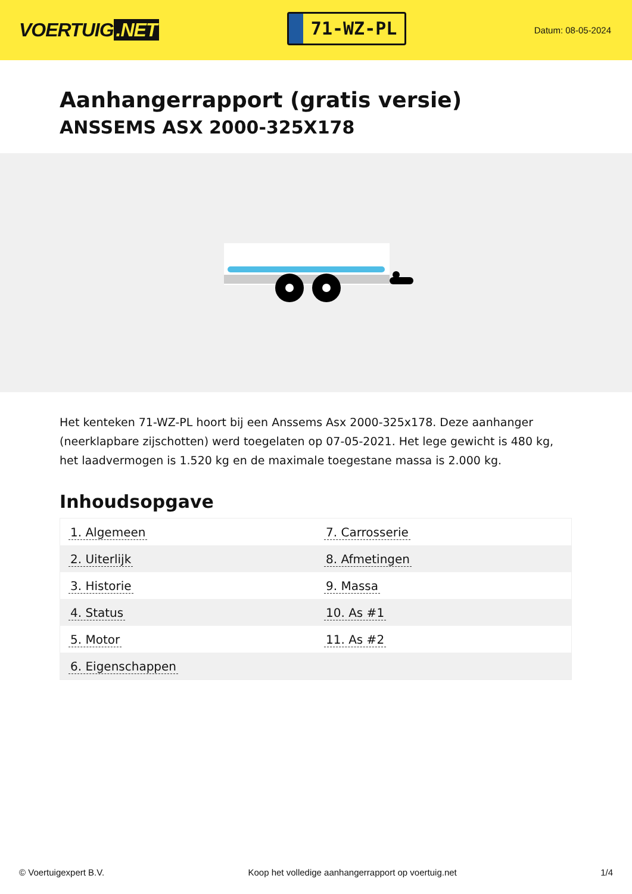VOERTUIG.NET
71-WZ-PL
Datum: 08-05-2024
Aanhangerrapport (gratis versie)
ANSSEMS ASX 2000-325X178
Het kenteken 71-WZ-PL hoort bij een Anssems Asx 2000-325x178. Deze aanhanger (neerklapbare zijschotten) werd toegelaten op 07-05-2021. Het lege gewicht is 480 kg, het laadvermogen is 1.520 kg en de maximale toegestane massa is 2.000 kg.
Inhoudsopgave
| 1. Algemeen | 7. Carrosserie |
| 2. Uiterlijk | 8. Afmetingen |
| 3. Historie | 9. Massa |
| 4. Status | 10. As #1 |
| 5. Motor | 11. As #2 |
| 6. Eigenschappen | |
© Voertuigexpert B.V. Koop het volledige aanhangerrapport op voertuig.net 1/4